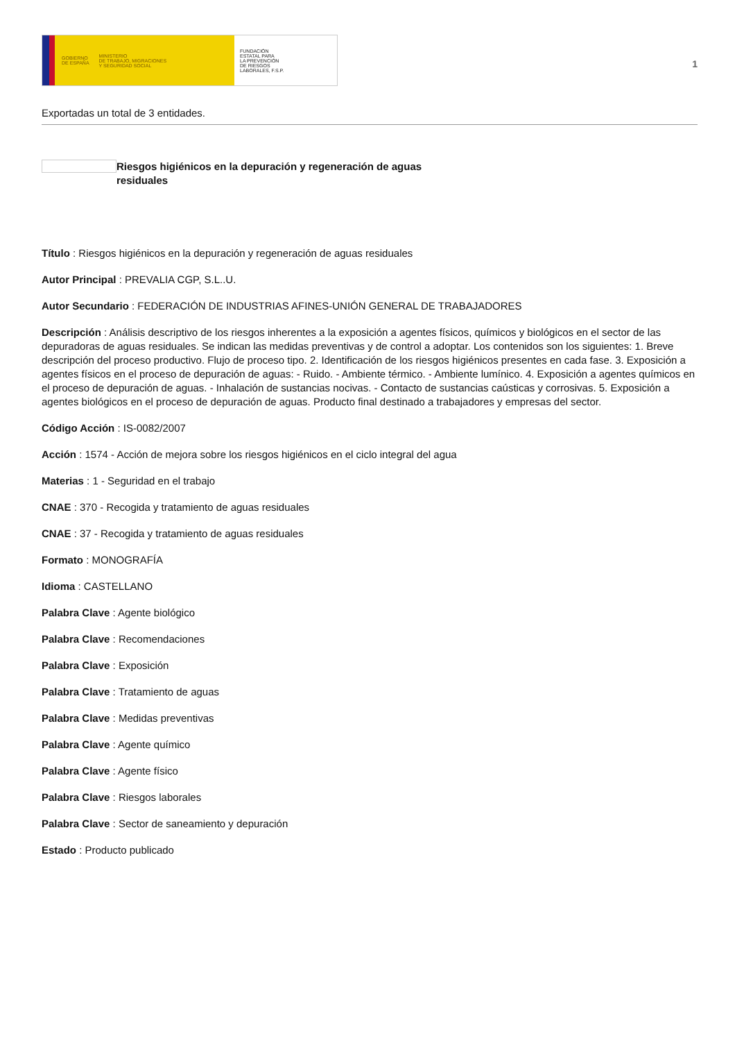GOBIERNO
DE ESPAÑA MINISTERIO
DE TRABAJO, MIGRACIONES
Y SEGURIDAD SOCIAL
FUNDACIÓN
ESTATAL PARA
LA PREVENCIÓN
DE RIESGOS
LABORALES, F.S.P.
1
Exportadas un total de 3 entidades.
Riesgos higiénicos en la depuración y regeneración de aguas residuales
Título : Riesgos higiénicos en la depuración y regeneración de aguas residuales
Autor Principal : PREVALIA CGP, S.L..U.
Autor Secundario : FEDERACIÓN DE INDUSTRIAS AFINES-UNIÓN GENERAL DE TRABAJADORES
Descripción : Análisis descriptivo de los riesgos inherentes a la exposición a agentes físicos, químicos y biológicos en el sector de las depuradoras de aguas residuales. Se indican las medidas preventivas y de control a adoptar. Los contenidos son los siguientes: 1. Breve descripción del proceso productivo. Flujo de proceso tipo. 2. Identificación de los riesgos higiénicos presentes en cada fase. 3. Exposición a agentes físicos en el proceso de depuración de aguas: - Ruido. - Ambiente térmico. - Ambiente lumínico. 4. Exposición a agentes químicos en el proceso de depuración de aguas. - Inhalación de sustancias nocivas. - Contacto de sustancias caústicas y corrosivas. 5. Exposición a agentes biológicos en el proceso de depuración de aguas. Producto final destinado a trabajadores y empresas del sector.
Código Acción : IS-0082/2007
Acción : 1574 - Acción de mejora sobre los riesgos higiénicos en el ciclo integral del agua
Materias : 1 - Seguridad en el trabajo
CNAE : 370 - Recogida y tratamiento de aguas residuales
CNAE : 37 - Recogida y tratamiento de aguas residuales
Formato : MONOGRAFÍA
Idioma : CASTELLANO
Palabra Clave : Agente biológico
Palabra Clave : Recomendaciones
Palabra Clave : Exposición
Palabra Clave : Tratamiento de aguas
Palabra Clave : Medidas preventivas
Palabra Clave : Agente químico
Palabra Clave : Agente físico
Palabra Clave : Riesgos laborales
Palabra Clave : Sector de saneamiento y depuración
Estado : Producto publicado